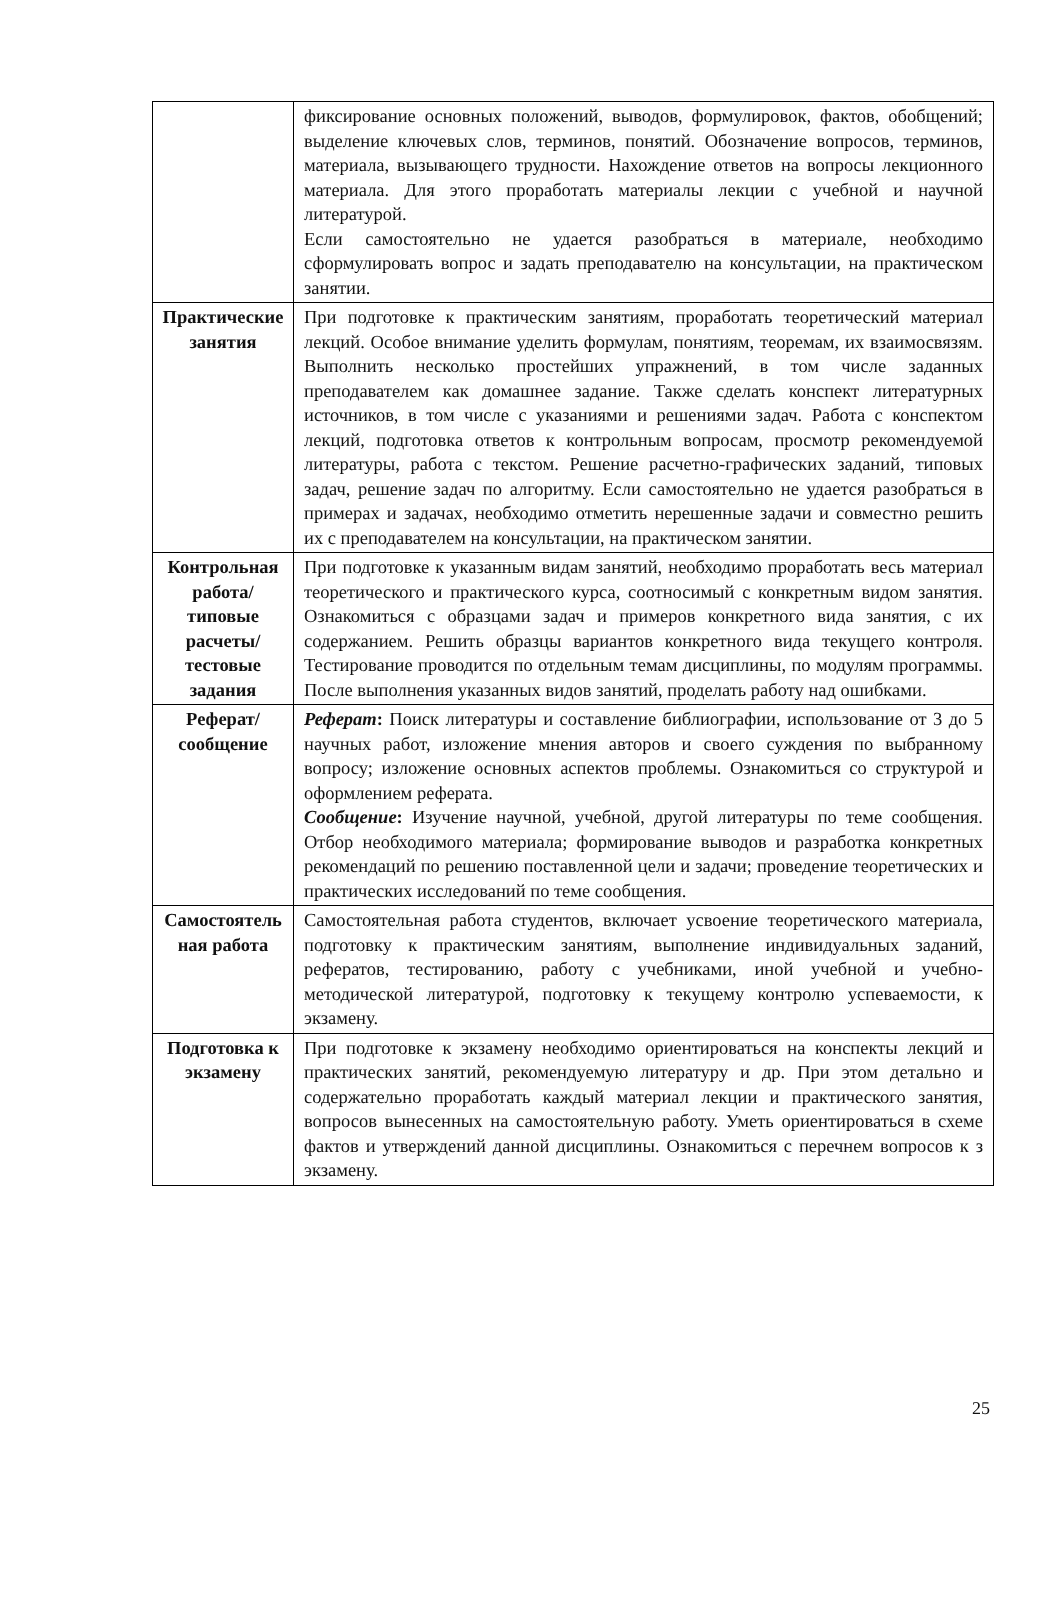| | фиксирование основных положений, выводов, формулировок, фактов, обобщений; выделение ключевых слов, терминов, понятий. Обозначение вопросов, терминов, материала, вызывающего трудности. Нахождение ответов на вопросы лекционного материала. Для этого проработать материалы лекции с учебной и научной литературой. Если самостоятельно не удается разобраться в материале, необходимо сформулировать вопрос и задать преподавателю на консультации, на практическом занятии. |
| Практические занятия | При подготовке к практическим занятиям, проработать теоретический материал лекций. Особое внимание уделить формулам, понятиям, теоремам, их взаимосвязям. Выполнить несколько простейших упражнений, в том числе заданных преподавателем как домашнее задание. Также сделать конспект литературных источников, в том числе с указаниями и решениями задач. Работа с конспектом лекций, подготовка ответов к контрольным вопросам, просмотр рекомендуемой литературы, работа с текстом. Решение расчетно-графических заданий, типовых задач, решение задач по алгоритму. Если самостоятельно не удается разобраться в примерах и задачах, необходимо отметить нерешенные задачи и совместно решить их с преподавателем на консультации, на практическом занятии. |
| Контрольная работа/ типовые расчеты/ тестовые задания | При подготовке к указанным видам занятий, необходимо проработать весь материал теоретического и практического курса, соотносимый с конкретным видом занятия. Ознакомиться с образцами задач и примеров конкретного вида занятия, с их содержанием. Решить образцы вариантов конкретного вида текущего контроля. Тестирование проводится по отдельным темам дисциплины, по модулям программы. После выполнения указанных видов занятий, проделать работу над ошибками. |
| Реферат/ сообщение | Реферат : Поиск литературы и составление библиографии, использование от 3 до 5 научных работ, изложение мнения авторов и своего суждения по выбранному вопросу; изложение основных аспектов проблемы. Ознакомиться со структурой и оформлением реферата. Сообщение : Изучение научной, учебной, другой литературы по теме сообщения. Отбор необходимого материала; формирование выводов и разработка конкретных рекомендаций по решению поставленной цели и задачи; проведение теоретических и практических исследований по теме сообщения. |
| Самостоятель ная работа | Самостоятельная работа студентов, включает усвоение теоретического материала, подготовку к практическим занятиям, выполнение индивидуальных заданий, рефератов, тестированию, работу с учебниками, иной учебной и учебно-методической литературой, подготовку к текущему контролю успеваемости, к экзамену. |
| Подготовка к экзамену | При подготовке к экзамену необходимо ориентироваться на конспекты лекций и практических занятий, рекомендуемую литературу и др. При этом детально и содержательно проработать каждый материал лекции и практического занятия, вопросов вынесенных на самостоятельную работу. Уметь ориентироваться в схеме фактов и утверждений данной дисциплины. Ознакомиться с перечнем вопросов к з экзамену. |
25